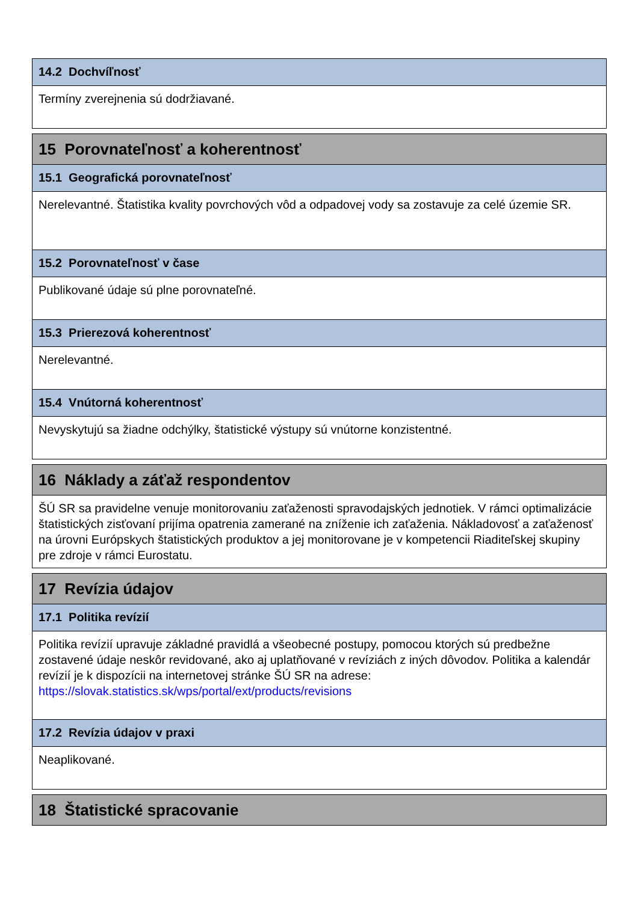14.2 Dochvíľnosť
Termíny zverejnenia sú dodržiavané.
15 Porovnateľnosť a koherentnosť
15.1 Geografická porovnateľnosť
Nerelevantné. Štatistika kvality povrchových vôd a odpadovej vody sa zostavuje za celé územie SR.
15.2 Porovnateľnosť v čase
Publikované údaje sú plne porovnateľné.
15.3 Prierezová koherentnosť
Nerelevantné.
15.4 Vnútorná koherentnosť
Nevyskytujú sa žiadne odchýlky, štatistické výstupy sú vnútorne konzistentné.
16 Náklady a záťaž respondentov
ŠÚ SR sa pravidelne venuje monitorovaniu zaťaženosti spravodajských jednotiek. V rámci optimalizácie štatistických zisťovaní prijíma opatrenia zamerané na zníženie ich zaťaženia. Nákladovosť a zaťaženosť na úrovni Európskych štatistických produktov a jej monitorovane je v kompetencii Riaditeľskej skupiny pre zdroje v rámci Eurostatu.
17 Revízia údajov
17.1 Politika revízií
Politika revízií upravuje základné pravidlá a všeobecné postupy, pomocou ktorých sú predbežne zostavené údaje neskôr revidované, ako aj uplatňované v revíziách z iných dôvodov. Politika a kalendár revízií je k dispozícii na internetovej stránke ŠÚ SR na adrese: https://slovak.statistics.sk/wps/portal/ext/products/revisions
17.2 Revízia údajov v praxi
Neaplikované.
18 Štatistické spracovanie